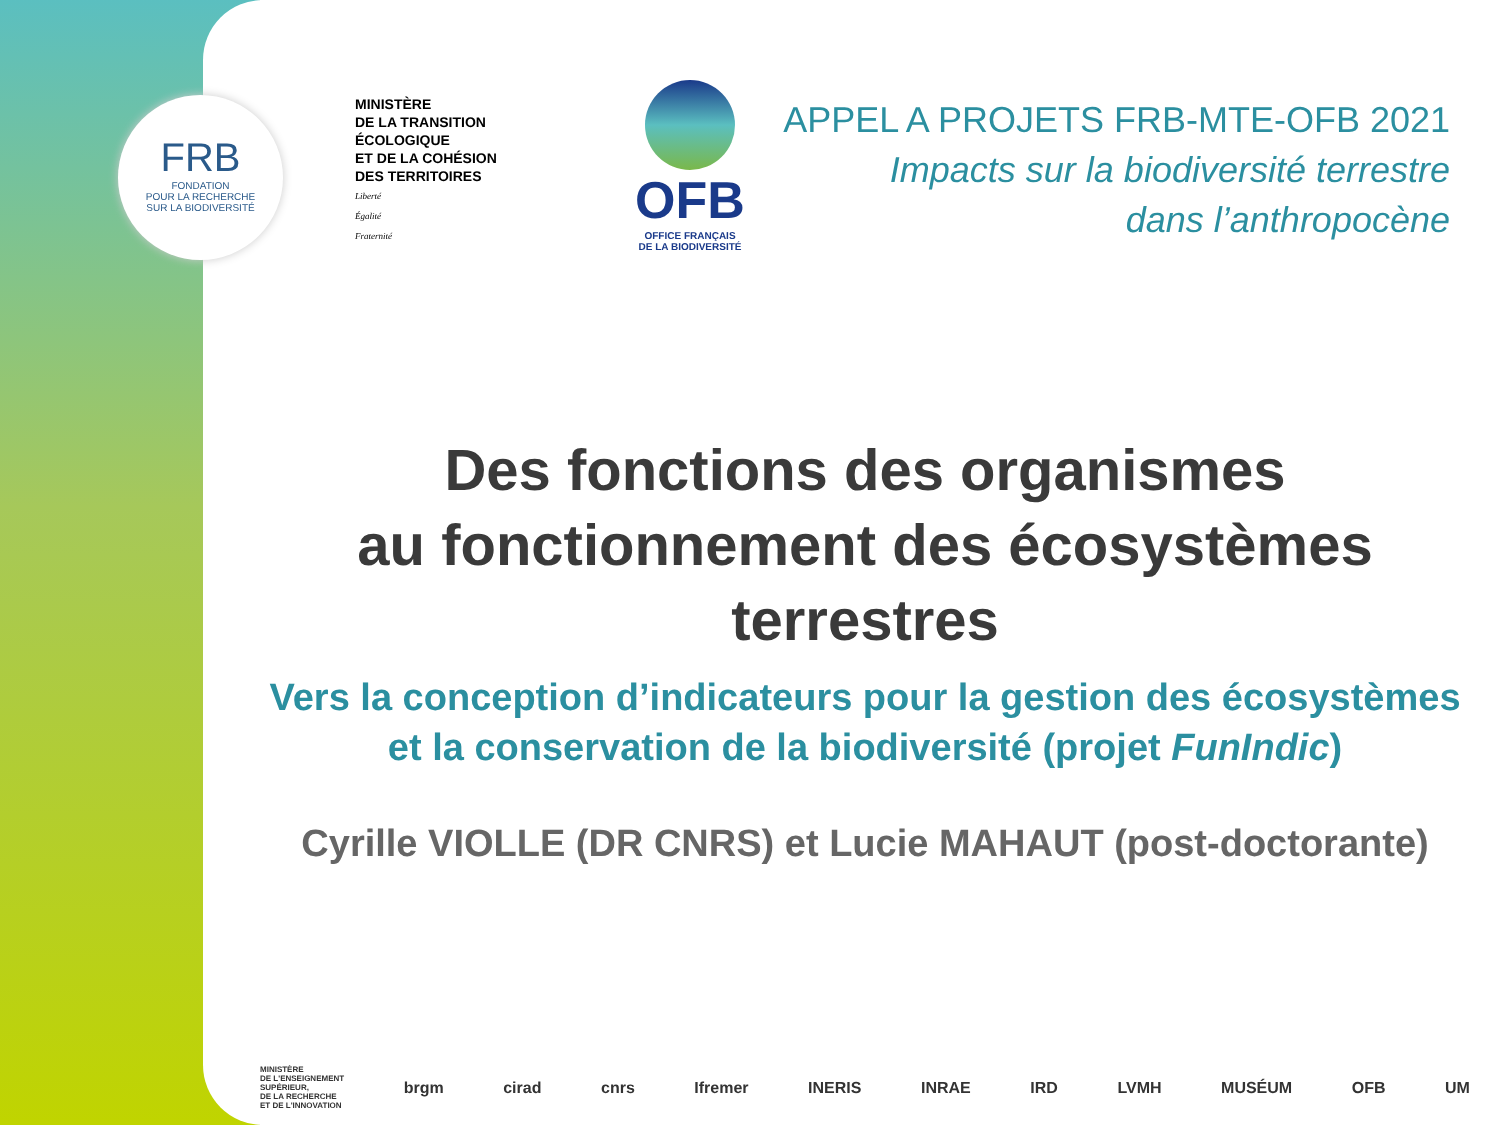FRB
FONDATION
POUR LA RECHERCHE
SUR LA BIODIVERSITÉ
MINISTÈRE
DE LA TRANSITION
ÉCOLOGIQUE
ET DE LA COHÉSION
DES TERRITOIRES
Liberté
Égalité
Fraternité
OFB
OFFICE FRANÇAIS
DE LA BIODIVERSITÉ
APPEL A PROJETS FRB-MTE-OFB 2021
Impacts sur la biodiversité terrestre
dans l’anthropocène
Des fonctions des organismes
au fonctionnement des écosystèmes
terrestres
Vers la conception d’indicateurs pour la gestion des écosystèmes
et la conservation de la biodiversité (projet FunIndic)
Cyrille VIOLLE (DR CNRS) et Lucie MAHAUT (post-doctorante)
MINISTÈRE
DE L'ENSEIGNEMENT
SUPÉRIEUR,
DE LA RECHERCHE
ET DE L'INNOVATION brgm cirad cnrs Ifremer INERIS INRAE IRD LVMH MUSÉUM OFB UM